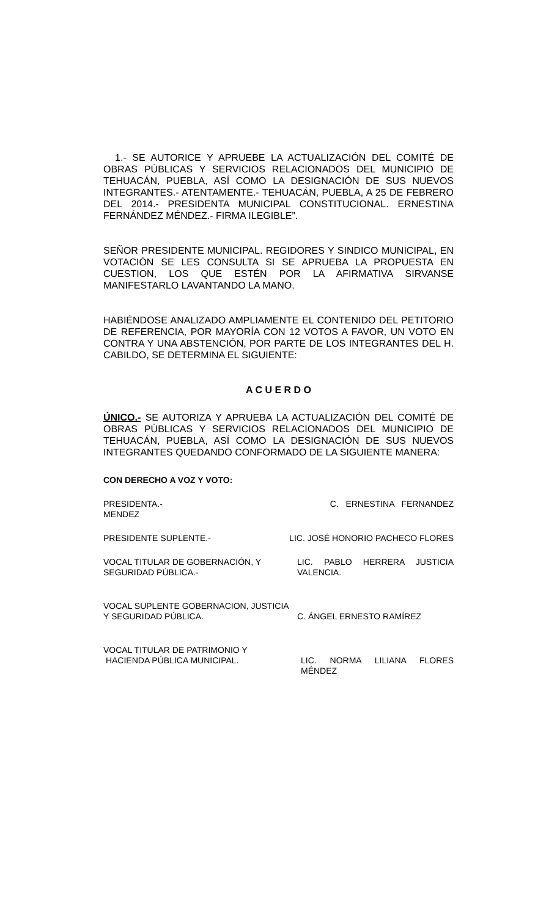1.- SE AUTORICE Y APRUEBE LA ACTUALIZACIÓN DEL COMITÉ DE OBRAS PÚBLICAS Y SERVICIOS RELACIONADOS DEL MUNICIPIO DE TEHUACÁN, PUEBLA, ASÍ COMO LA DESIGNACIÓN DE SUS NUEVOS INTEGRANTES.- ATENTAMENTE.- TEHUACÁN, PUEBLA, A 25 DE FEBRERO DEL 2014.- PRESIDENTA MUNICIPAL CONSTITUCIONAL. ERNESTINA FERNÁNDEZ MÉNDEZ.- FIRMA ILEGIBLE”.
SEÑOR PRESIDENTE MUNICIPAL. REGIDORES Y SINDICO MUNICIPAL, EN VOTACIÓN SE LES CONSULTA SI SE APRUEBA LA PROPUESTA EN CUESTION, LOS QUE ESTÉN POR LA AFIRMATIVA SIRVANSE MANIFESTARLO LAVANTANDO LA MANO.
HABIÉNDOSE ANALIZADO AMPLIAMENTE EL CONTENIDO DEL PETITORIO DE REFERENCIA, POR MAYORÍA CON 12 VOTOS A FAVOR, UN VOTO EN CONTRA Y UNA ABSTENCIÓN, POR PARTE DE LOS INTEGRANTES DEL H. CABILDO, SE DETERMINA EL SIGUIENTE:
A C U E R D O
ÚNICO.- SE AUTORIZA Y APRUEBA LA ACTUALIZACIÓN DEL COMITÉ DE OBRAS PÚBLICAS Y SERVICIOS RELACIONADOS DEL MUNICIPIO DE TEHUACÁN, PUEBLA, ASÍ COMO LA DESIGNACIÓN DE SUS NUEVOS INTEGRANTES QUEDANDO CONFORMADO DE LA SIGUIENTE MANERA:
CON DERECHO A VOZ Y VOTO:
PRESIDENTA.- C. ERNESTINA FERNANDEZ
MENDEZ
PRESIDENTE SUPLENTE.- LIC. JOSÉ HONORIO PACHECO FLORES
VOCAL TITULAR DE GOBERNACIÓN, Y SEGURIDAD PÚBLICA.- LIC. PABLO HERRERA JUSTICIA VALENCIA.
VOCAL SUPLENTE GOBERNACION, JUSTICIA Y SEGURIDAD PÚBLICA. C. ÁNGEL ERNESTO RAMÍREZ
VOCAL TITULAR DE PATRIMONIO Y
HACIENDA PÚBLICA MUNICIPAL. LIC. NORMA LILIANA FLORES MÉNDEZ